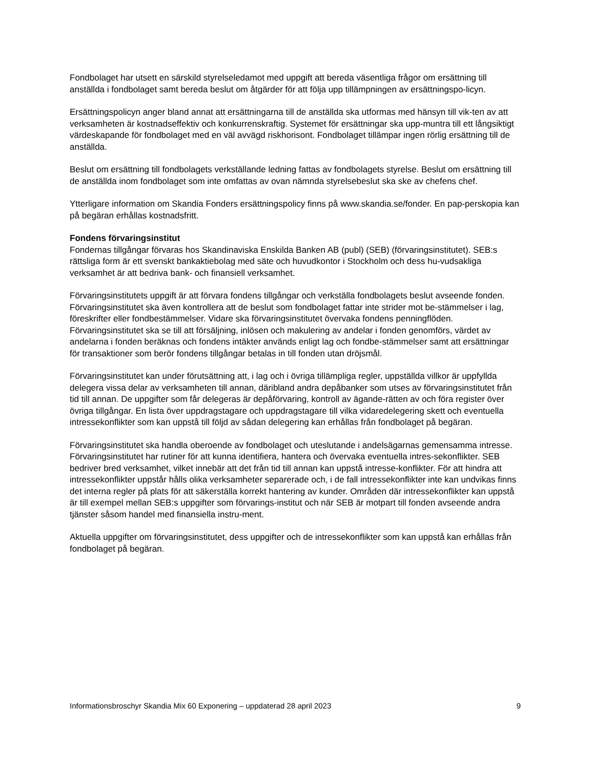Fondbolaget har utsett en särskild styrelseledamot med uppgift att bereda väsentliga frågor om ersättning till anställda i fondbolaget samt bereda beslut om åtgärder för att följa upp tillämpningen av ersättningspo-licyn.
Ersättningspolicyn anger bland annat att ersättningarna till de anställda ska utformas med hänsyn till vik-ten av att verksamheten är kostnadseffektiv och konkurrenskraftig. Systemet för ersättningar ska upp-muntra till ett långsiktigt värdeskapande för fondbolaget med en väl avvägd riskhorisont. Fondbolaget tillämpar ingen rörlig ersättning till de anställda.
Beslut om ersättning till fondbolagets verkställande ledning fattas av fondbolagets styrelse. Beslut om ersättning till de anställda inom fondbolaget som inte omfattas av ovan nämnda styrelsebeslut ska ske av chefens chef.
Ytterligare information om Skandia Fonders ersättningspolicy finns på www.skandia.se/fonder. En pap-perskopia kan på begäran erhållas kostnadsfritt.
Fondens förvaringsinstitut
Fondernas tillgångar förvaras hos Skandinaviska Enskilda Banken AB (publ) (SEB) (förvaringsinstitutet). SEB:s rättsliga form är ett svenskt bankaktiebolag med säte och huvudkontor i Stockholm och dess hu-vudsakliga verksamhet är att bedriva bank- och finansiell verksamhet.
Förvaringsinstitutets uppgift är att förvara fondens tillgångar och verkställa fondbolagets beslut avseende fonden. Förvaringsinstitutet ska även kontrollera att de beslut som fondbolaget fattar inte strider mot be-stämmelser i lag, föreskrifter eller fondbestämmelser. Vidare ska förvaringsinstitutet övervaka fondens penningflöden. Förvaringsinstitutet ska se till att försäljning, inlösen och makulering av andelar i fonden genomförs, värdet av andelarna i fonden beräknas och fondens intäkter används enligt lag och fondbe-stämmelser samt att ersättningar för transaktioner som berör fondens tillgångar betalas in till fonden utan dröjsmål.
Förvaringsinstitutet kan under förutsättning att, i lag och i övriga tillämpliga regler, uppställda villkor är uppfyllda delegera vissa delar av verksamheten till annan, däribland andra depåbanker som utses av förvaringsinstitutet från tid till annan. De uppgifter som får delegeras är depåförvaring, kontroll av ägande-rätten av och föra register över övriga tillgångar. En lista över uppdragstagare och uppdragstagare till vilka vidaredelegering skett och eventuella intressekonflikter som kan uppstå till följd av sådan delegering kan erhållas från fondbolaget på begäran.
Förvaringsinstitutet ska handla oberoende av fondbolaget och uteslutande i andelsägarnas gemensamma intresse. Förvaringsinstitutet har rutiner för att kunna identifiera, hantera och övervaka eventuella intres-sekonflikter. SEB bedriver bred verksamhet, vilket innebär att det från tid till annan kan uppstå intresse-konflikter. För att hindra att intressekonflikter uppstår hålls olika verksamheter separerade och, i de fall intressekonflikter inte kan undvikas finns det interna regler på plats för att säkerställa korrekt hantering av kunder. Områden där intressekonflikter kan uppstå är till exempel mellan SEB:s uppgifter som förvarings-institut och när SEB är motpart till fonden avseende andra tjänster såsom handel med finansiella instru-ment.
Aktuella uppgifter om förvaringsinstitutet, dess uppgifter och de intressekonflikter som kan uppstå kan erhållas från fondbolaget på begäran.
Informationsbroschyr Skandia Mix 60 Exponering – uppdaterad 28 april 2023 9